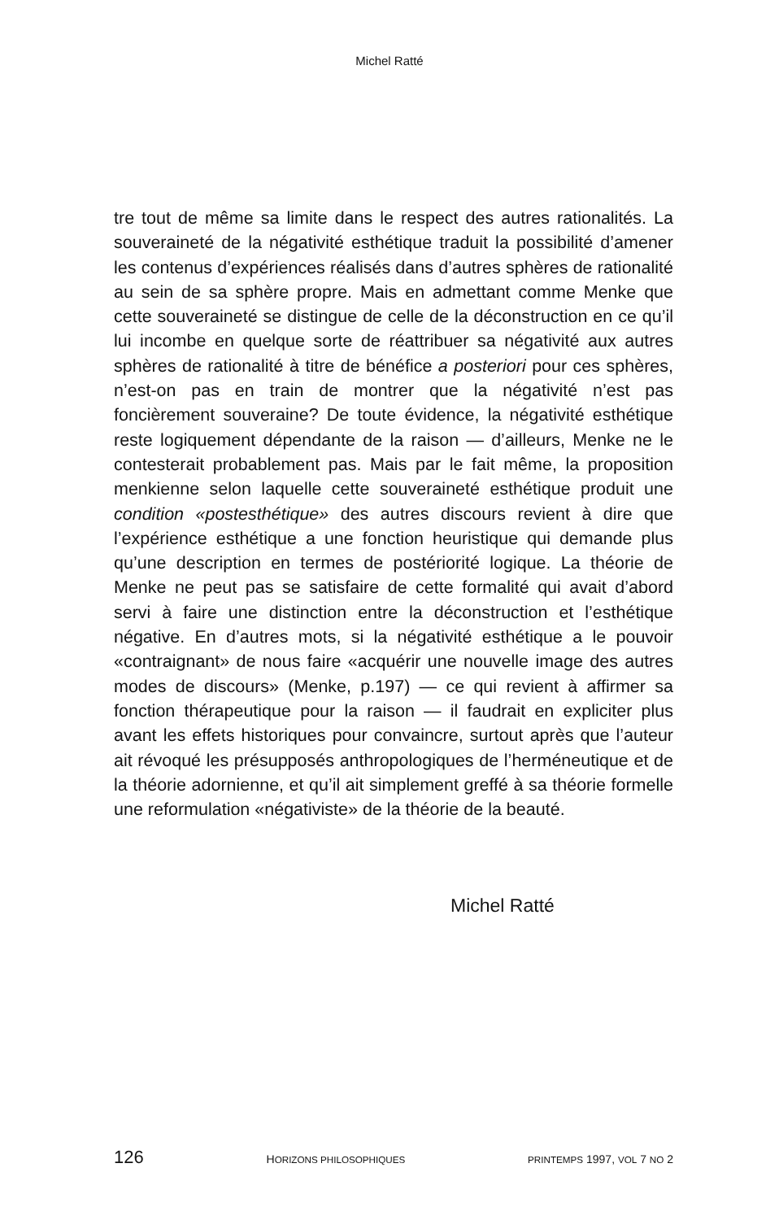Michel Ratté
tre tout de même sa limite dans le respect des autres rationalités. La souveraineté de la négativité esthétique traduit la possibilité d’amener les contenus d’expériences réalisés dans d’autres sphères de rationalité au sein de sa sphère propre. Mais en admettant comme Menke que cette souveraineté se distingue de celle de la déconstruction en ce qu’il lui incombe en quelque sorte de réattribuer sa négativité aux autres sphères de rationalité à titre de bénéfice a posteriori pour ces sphères, n’est-on pas en train de montrer que la négativité n’est pas foncièrement souveraine? De toute évidence, la négativité esthétique reste logiquement dépendante de la raison — d’ailleurs, Menke ne le contesterait probablement pas. Mais par le fait même, la proposition menkienne selon laquelle cette souveraineté esthétique produit une condition «postesthétique» des autres discours revient à dire que l’expérience esthétique a une fonction heuristique qui demande plus qu’une description en termes de postériorité logique. La théorie de Menke ne peut pas se satisfaire de cette formalité qui avait d’abord servi à faire une distinction entre la déconstruction et l’esthétique négative. En d’autres mots, si la négativité esthétique a le pouvoir «contraignant» de nous faire «acquérir une nouvelle image des autres modes de discours» (Menke, p.197) — ce qui revient à affirmer sa fonction thérapeutique pour la raison — il faudrait en expliciter plus avant les effets historiques pour convaincre, surtout après que l’auteur ait révoqué les présupposés anthropologiques de l’herméneutique et de la théorie adornienne, et qu’il ait simplement greffé à sa théorie formelle une reformulation «négativiste» de la théorie de la beauté.
Michel Ratté
126 HORIZONS PHILOSOPHIQUES PRINTEMPS 1997, VOL 7 NO 2